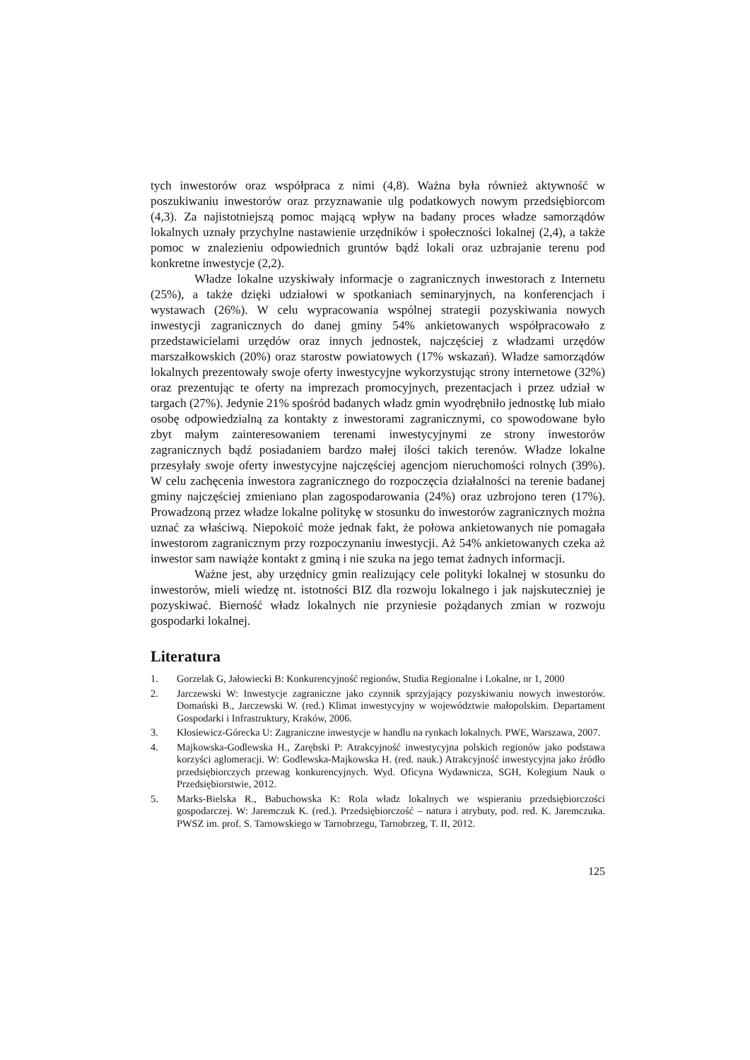tych inwestorów oraz współpraca z nimi (4,8). Ważna była również aktywność w poszukiwaniu inwestorów oraz przyznawanie ulg podatkowych nowym przedsiębiorcom (4,3). Za najistotniejszą pomoc mającą wpływ na badany proces władze samorządów lokalnych uznały przychylne nastawienie urzędników i społeczności lokalnej (2,4), a także pomoc w znalezieniu odpowiednich gruntów bądź lokali oraz uzbrajanie terenu pod konkretne inwestycje (2,2).
Władze lokalne uzyskiwały informacje o zagranicznych inwestorach z Internetu (25%), a także dzięki udziałowi w spotkaniach seminaryjnych, na konferencjach i wystawach (26%). W celu wypracowania wspólnej strategii pozyskiwania nowych inwestycji zagranicznych do danej gminy 54% ankietowanych współpracowało z przedstawicielami urzędów oraz innych jednostek, najczęściej z władzami urzędów marszałkowskich (20%) oraz starostw powiatowych (17% wskazań). Władze samorządów lokalnych prezentowały swoje oferty inwestycyjne wykorzystując strony internetowe (32%) oraz prezentując te oferty na imprezach promocyjnych, prezentacjach i przez udział w targach (27%). Jedynie 21% spośród badanych władz gmin wyodrębniło jednostkę lub miało osobę odpowiedzialną za kontakty z inwestorami zagranicznymi, co spowodowane było zbyt małym zainteresowaniem terenami inwestycyjnymi ze strony inwestorów zagranicznych bądź posiadaniem bardzo małej ilości takich terenów. Władze lokalne przesyłały swoje oferty inwestycyjne najczęściej agencjom nieruchomości rolnych (39%). W celu zachęcenia inwestora zagranicznego do rozpoczęcia działalności na terenie badanej gminy najczęściej zmieniano plan zagospodarowania (24%) oraz uzbrojono teren (17%). Prowadzoną przez władze lokalne politykę w stosunku do inwestorów zagranicznych można uznać za właściwą. Niepokoić może jednak fakt, że połowa ankietowanych nie pomagała inwestorom zagranicznym przy rozpoczynaniu inwestycji. Aż 54% ankietowanych czeka aż inwestor sam nawiąże kontakt z gminą i nie szuka na jego temat żadnych informacji.
Ważne jest, aby urzędnicy gmin realizujący cele polityki lokalnej w stosunku do inwestorów, mieli wiedzę nt. istotności BIZ dla rozwoju lokalnego i jak najskuteczniej je pozyskiwać. Bierność władz lokalnych nie przyniesie pożądanych zmian w rozwoju gospodarki lokalnej.
Literatura
1. Gorzelak G, Jałowiecki B: Konkurencyjność regionów, Studia Regionalne i Lokalne, nr 1, 2000
2. Jarczewski W: Inwestycje zagraniczne jako czynnik sprzyjający pozyskiwaniu nowych inwestorów. Domański B., Jarczewski W. (red.) Klimat inwestycyjny w województwie małopolskim. Departament Gospodarki i Infrastruktury, Kraków, 2006.
3. Kłosiewicz-Górecka U: Zagraniczne inwestycje w handlu na rynkach lokalnych. PWE, Warszawa, 2007.
4. Majkowska-Godlewska H., Zarębski P: Atrakcyjność inwestycyjna polskich regionów jako podstawa korzyści aglomeracji. W: Godlewska-Majkowska H. (red. nauk.) Atrakcyjność inwestycyjna jako źródło przedsiębiorczych przewag konkurencyjnych. Wyd. Oficyna Wydawnicza, SGH, Kolegium Nauk o Przedsiębiorstwie, 2012.
5. Marks-Bielska R., Babuchowska K: Rola władz lokalnych we wspieraniu przedsiębiorczości gospodarczej. W: Jaremczuk K. (red.). Przedsiębiorczość – natura i atrybuty, pod. red. K. Jaremczuka. PWSZ im. prof. S. Tarnowskiego w Tarnobrzegu, Tarnobrzeg, T. II, 2012.
125